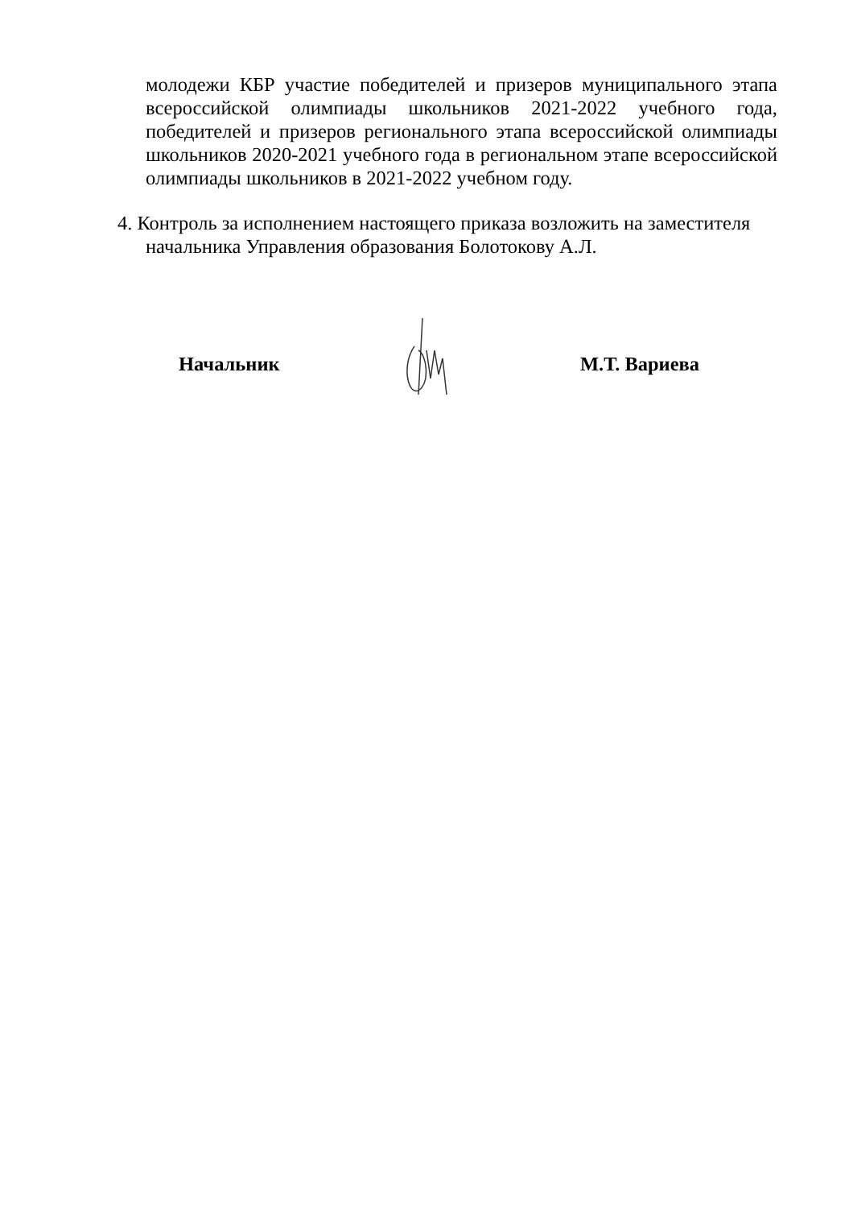молодежи КБР участие победителей и призеров муниципального этапа всероссийской олимпиады школьников 2021-2022 учебного года, победителей и призеров регионального этапа всероссийской олимпиады школьников 2020-2021 учебного года в региональном этапе всероссийской олимпиады школьников в 2021-2022 учебном году.
4. Контроль за исполнением настоящего приказа возложить на заместителя
начальника Управления образования Болотокову А.Л.
Начальник М.Т. Вариева